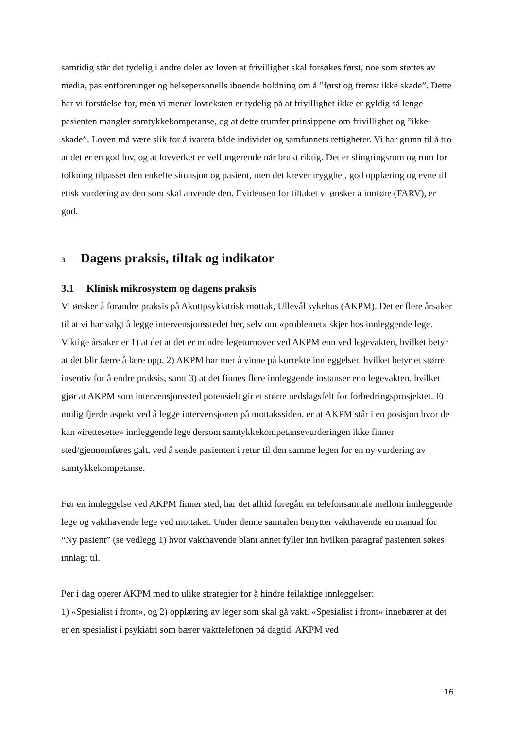samtidig står det tydelig i andre deler av loven at frivillighet skal forsøkes først, noe som støttes av media, pasientforeninger og helsepersonells iboende holdning om å ”først og fremst ikke skade”. Dette har vi forståelse for, men vi mener lovteksten er tydelig på at frivillighet ikke er gyldig så lenge pasienten mangler samtykkekompetanse, og at dette trumfer prinsippene om frivillighet og ”ikke-skade”. Loven må være slik for å ivareta både individet og samfunnets rettigheter. Vi har grunn til å tro at det er en god lov, og at lovverket er velfungerende når brukt riktig. Det er slingringsrom og rom for tolkning tilpasset den enkelte situasjon og pasient, men det krever trygghet, god opplæring og evne til etisk vurdering av den som skal anvende den. Evidensen for tiltaket vi ønsker å innføre (FARV), er god.
3 Dagens praksis, tiltak og indikator
3.1 Klinisk mikrosystem og dagens praksis
Vi ønsker å forandre praksis på Akuttpsykiatrisk mottak, Ullevål sykehus (AKPM). Det er flere årsaker til at vi har valgt å legge intervensjonsstedet her, selv om «problemet» skjer hos innleggende lege. Viktige årsaker er 1) at det at det er mindre legeturnover ved AKPM enn ved legevakten, hvilket betyr at det blir færre å lære opp, 2) AKPM har mer å vinne på korrekte innleggelser, hvilket betyr et større insentiv for å endre praksis, samt 3) at det finnes flere innleggende instanser enn legevakten, hvilket gjør at AKPM som intervensjonssted potensielt gir et større nedslagsfelt for forbedringsprosjektet. Et mulig fjerde aspekt ved å legge intervensjonen på mottakssiden, er at AKPM står i en posisjon hvor de kan «irettesette» innleggende lege dersom samtykkekompetansevurderingen ikke finner sted/gjennomføres galt, ved å sende pasienten i retur til den samme legen for en ny vurdering av samtykkekompetanse.
Før en innleggelse ved AKPM finner sted, har det alltid foregått en telefonsamtale mellom innleggende lege og vakthavende lege ved mottaket. Under denne samtalen benytter vakthavende en manual for “Ny pasient” (se vedlegg 1) hvor vakthavende blant annet fyller inn hvilken paragraf pasienten søkes innlagt til.
Per i dag operer AKPM med to ulike strategier for å hindre feilaktige innleggelser:
1) «Spesialist i front», og 2) opplæring av leger som skal gå vakt. «Spesialist i front» innebærer at det er en spesialist i psykiatri som bærer vakttelefonen på dagtid. AKPM ved
16